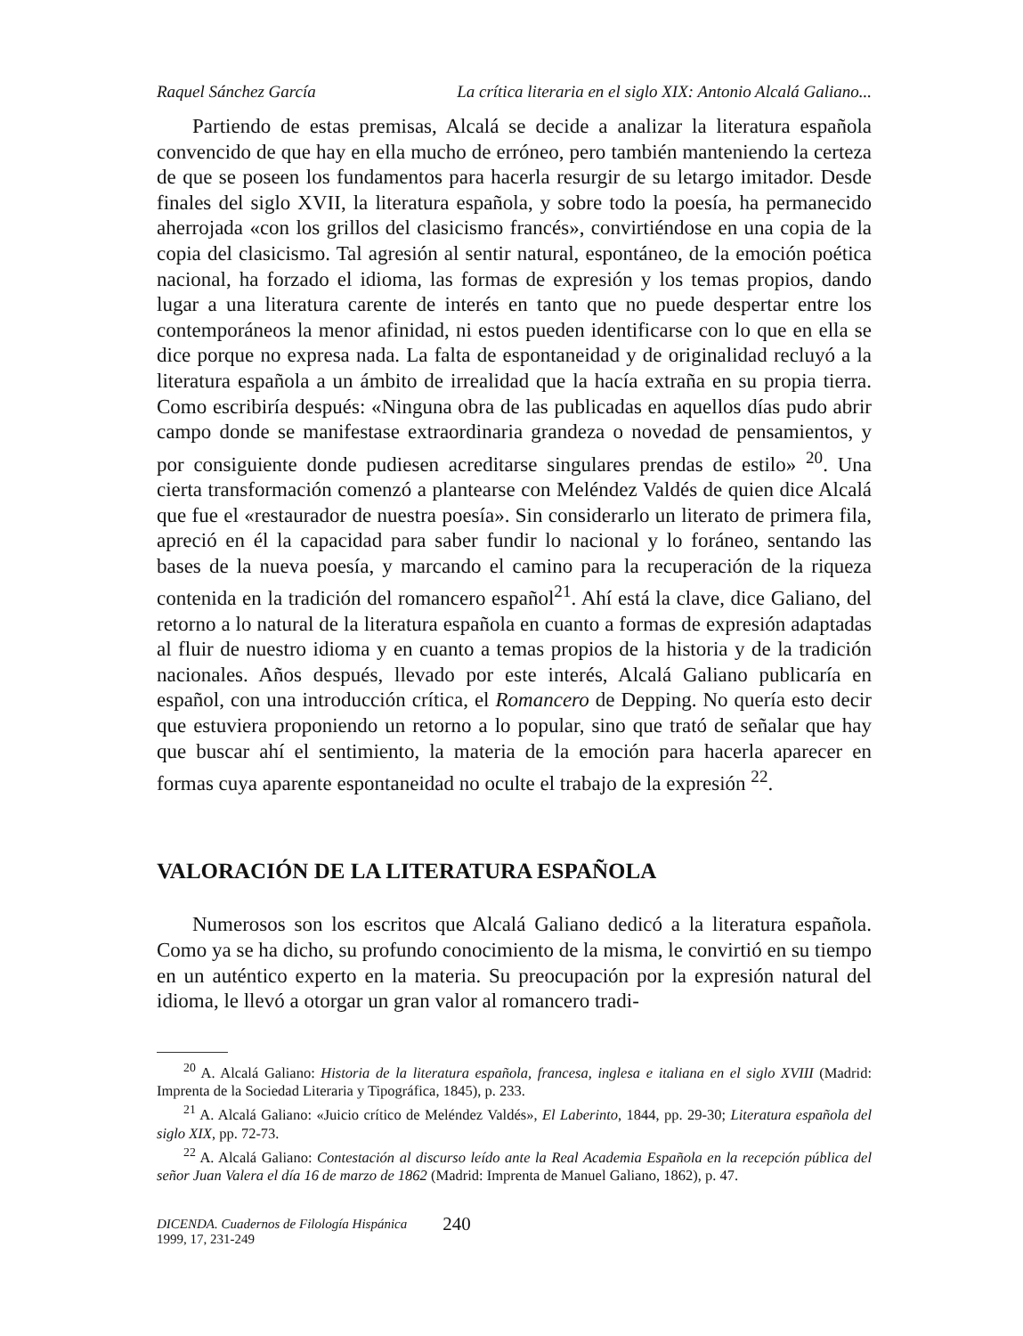Raquel Sánchez García La crítica literaria en el siglo XIX: Antonio Alcalá Galiano...
Partiendo de estas premisas, Alcalá se decide a analizar la literatura española convencido de que hay en ella mucho de erróneo, pero también manteniendo la certeza de que se poseen los fundamentos para hacerla resurgir de su letargo imitador. Desde finales del siglo XVII, la literatura española, y sobre todo la poesía, ha permanecido aherrojada «con los grillos del clasicismo francés», convirtiéndose en una copia de la copia del clasicismo. Tal agresión al sentir natural, espontáneo, de la emoción poética nacional, ha forzado el idioma, las formas de expresión y los temas propios, dando lugar a una literatura carente de interés en tanto que no puede despertar entre los contemporáneos la menor afinidad, ni estos pueden identificarse con lo que en ella se dice porque no expresa nada. La falta de espontaneidad y de originalidad recluyó a la literatura española a un ámbito de irrealidad que la hacía extraña en su propia tierra. Como escribiría después: «Ninguna obra de las publicadas en aquellos días pudo abrir campo donde se manifestase extraordinaria grandeza o novedad de pensamientos, y por consiguiente donde pudiesen acreditarse singulares prendas de estilo» <sup>20</sup>. Una cierta transformación comenzó a plantearse con Meléndez Valdés de quien dice Alcalá que fue el «restaurador de nuestra poesía». Sin considerarlo un literato de primera fila, apreció en él la capacidad para saber fundir lo nacional y lo foráneo, sentando las bases de la nueva poesía, y marcando el camino para la recuperación de la riqueza contenida en la tradición del romancero español<sup>21</sup>. Ahí está la clave, dice Galiano, del retorno a lo natural de la literatura española en cuanto a formas de expresión adaptadas al fluir de nuestro idioma y en cuanto a temas propios de la historia y de la tradición nacionales. Años después, llevado por este interés, Alcalá Galiano publicaría en español, con una introducción crítica, el Romancero de Depping. No quería esto decir que estuviera proponiendo un retorno a lo popular, sino que trató de señalar que hay que buscar ahí el sentimiento, la materia de la emoción para hacerla aparecer en formas cuya aparente espontaneidad no oculte el trabajo de la expresión <sup>22</sup>.
VALORACIÓN DE LA LITERATURA ESPAÑOLA
Numerosos son los escritos que Alcalá Galiano dedicó a la literatura española. Como ya se ha dicho, su profundo conocimiento de la misma, le convirtió en su tiempo en un auténtico experto en la materia. Su preocupación por la expresión natural del idioma, le llevó a otorgar un gran valor al romancero tradi-
<sup>20</sup> A. Alcalá Galiano: Historia de la literatura española, francesa, inglesa e italiana en el siglo XVIII (Madrid: Imprenta de la Sociedad Literaria y Tipográfica, 1845), p. 233.
<sup>21</sup> A. Alcalá Galiano: «Juicio crítico de Meléndez Valdés», El Laberinto, 1844, pp. 29-30; Literatura española del siglo XIX, pp. 72-73.
<sup>22</sup> A. Alcalá Galiano: Contestación al discurso leído ante la Real Academia Española en la recepción pública del señor Juan Valera el día 16 de marzo de 1862 (Madrid: Imprenta de Manuel Galiano, 1862), p. 47.
DICENDA. Cuadernos de Filología Hispánica
1999, 17, 231-249
240